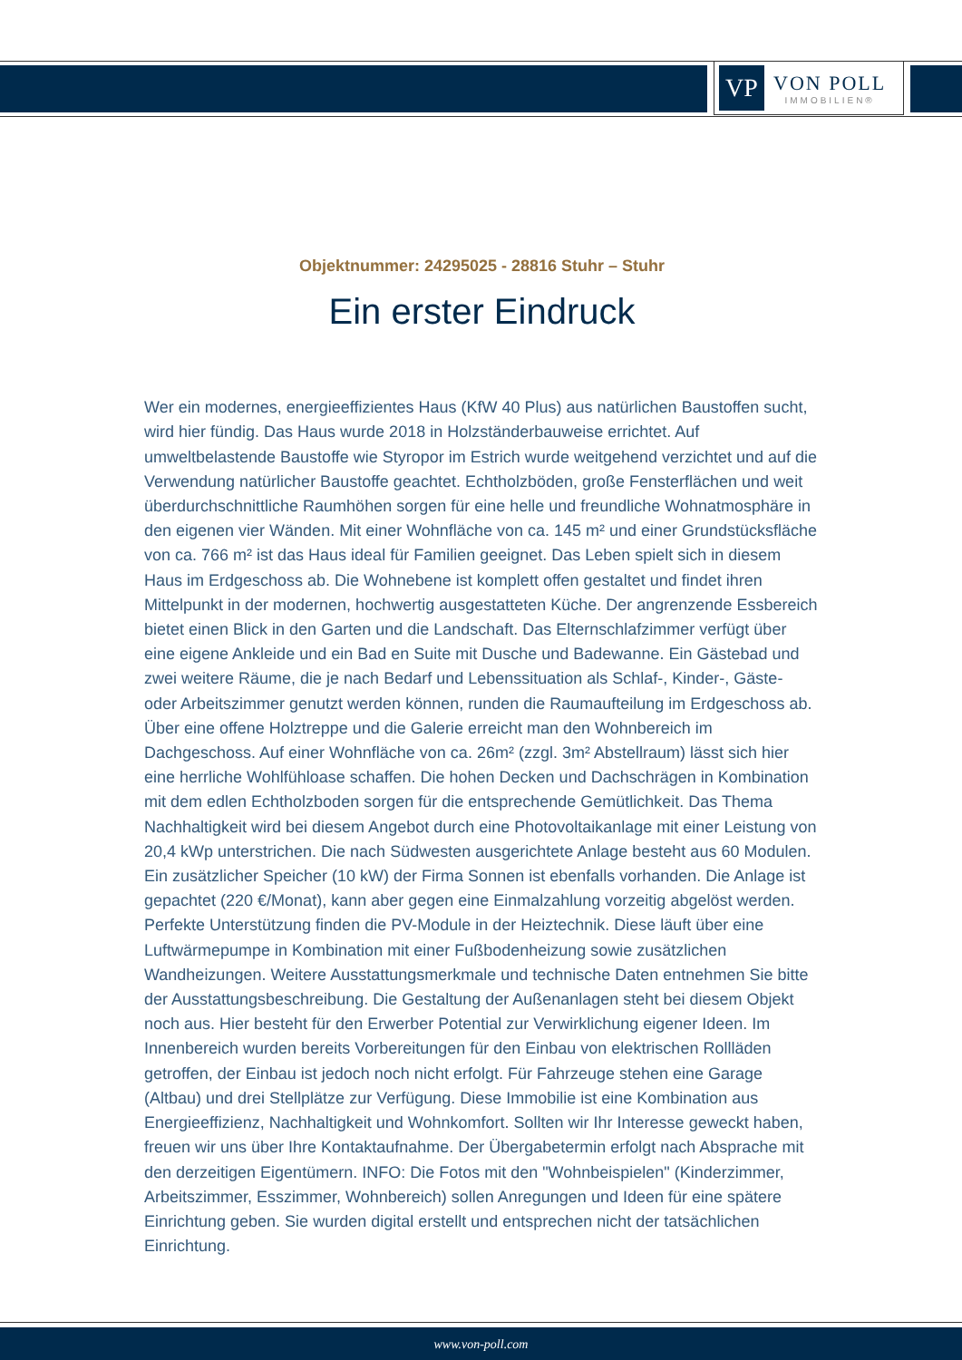VP
VON POLL
IMMOBILIEN®
Objektnummer: 24295025 - 28816 Stuhr – Stuhr
Ein erster Eindruck
Wer ein modernes, energieeffizientes Haus (KfW 40 Plus) aus natürlichen Baustoffen sucht, wird hier fündig. Das Haus wurde 2018 in Holzständerbauweise errichtet. Auf umweltbelastende Baustoffe wie Styropor im Estrich wurde weitgehend verzichtet und auf die Verwendung natürlicher Baustoffe geachtet. Echtholzböden, große Fensterflächen und weit überdurchschnittliche Raumhöhen sorgen für eine helle und freundliche Wohnatmosphäre in den eigenen vier Wänden. Mit einer Wohnfläche von ca. 145 m² und einer Grundstücksfläche von ca. 766 m² ist das Haus ideal für Familien geeignet. Das Leben spielt sich in diesem Haus im Erdgeschoss ab. Die Wohnebene ist komplett offen gestaltet und findet ihren Mittelpunkt in der modernen, hochwertig ausgestatteten Küche. Der angrenzende Essbereich bietet einen Blick in den Garten und die Landschaft. Das Elternschlafzimmer verfügt über eine eigene Ankleide und ein Bad en Suite mit Dusche und Badewanne. Ein Gästebad und zwei weitere Räume, die je nach Bedarf und Lebenssituation als Schlaf-, Kinder-, Gäste- oder Arbeitszimmer genutzt werden können, runden die Raumaufteilung im Erdgeschoss ab. Über eine offene Holztreppe und die Galerie erreicht man den Wohnbereich im Dachgeschoss. Auf einer Wohnfläche von ca. 26m² (zzgl. 3m² Abstellraum) lässt sich hier eine herrliche Wohlfühloase schaffen. Die hohen Decken und Dachschrägen in Kombination mit dem edlen Echtholzboden sorgen für die entsprechende Gemütlichkeit. Das Thema Nachhaltigkeit wird bei diesem Angebot durch eine Photovoltaikanlage mit einer Leistung von 20,4 kWp unterstrichen. Die nach Südwesten ausgerichtete Anlage besteht aus 60 Modulen. Ein zusätzlicher Speicher (10 kW) der Firma Sonnen ist ebenfalls vorhanden. Die Anlage ist gepachtet (220 €/Monat), kann aber gegen eine Einmalzahlung vorzeitig abgelöst werden. Perfekte Unterstützung finden die PV-Module in der Heiztechnik. Diese läuft über eine Luftwärmepumpe in Kombination mit einer Fußbodenheizung sowie zusätzlichen Wandheizungen. Weitere Ausstattungsmerkmale und technische Daten entnehmen Sie bitte der Ausstattungsbeschreibung. Die Gestaltung der Außenanlagen steht bei diesem Objekt noch aus. Hier besteht für den Erwerber Potential zur Verwirklichung eigener Ideen. Im Innenbereich wurden bereits Vorbereitungen für den Einbau von elektrischen Rollläden getroffen, der Einbau ist jedoch noch nicht erfolgt. Für Fahrzeuge stehen eine Garage (Altbau) und drei Stellplätze zur Verfügung. Diese Immobilie ist eine Kombination aus Energieeffizienz, Nachhaltigkeit und Wohnkomfort. Sollten wir Ihr Interesse geweckt haben, freuen wir uns über Ihre Kontaktaufnahme. Der Übergabetermin erfolgt nach Absprache mit den derzeitigen Eigentümern. INFO: Die Fotos mit den "Wohnbeispielen" (Kinderzimmer, Arbeitszimmer, Esszimmer, Wohnbereich) sollen Anregungen und Ideen für eine spätere Einrichtung geben. Sie wurden digital erstellt und entsprechen nicht der tatsächlichen Einrichtung.
www.von-poll.com